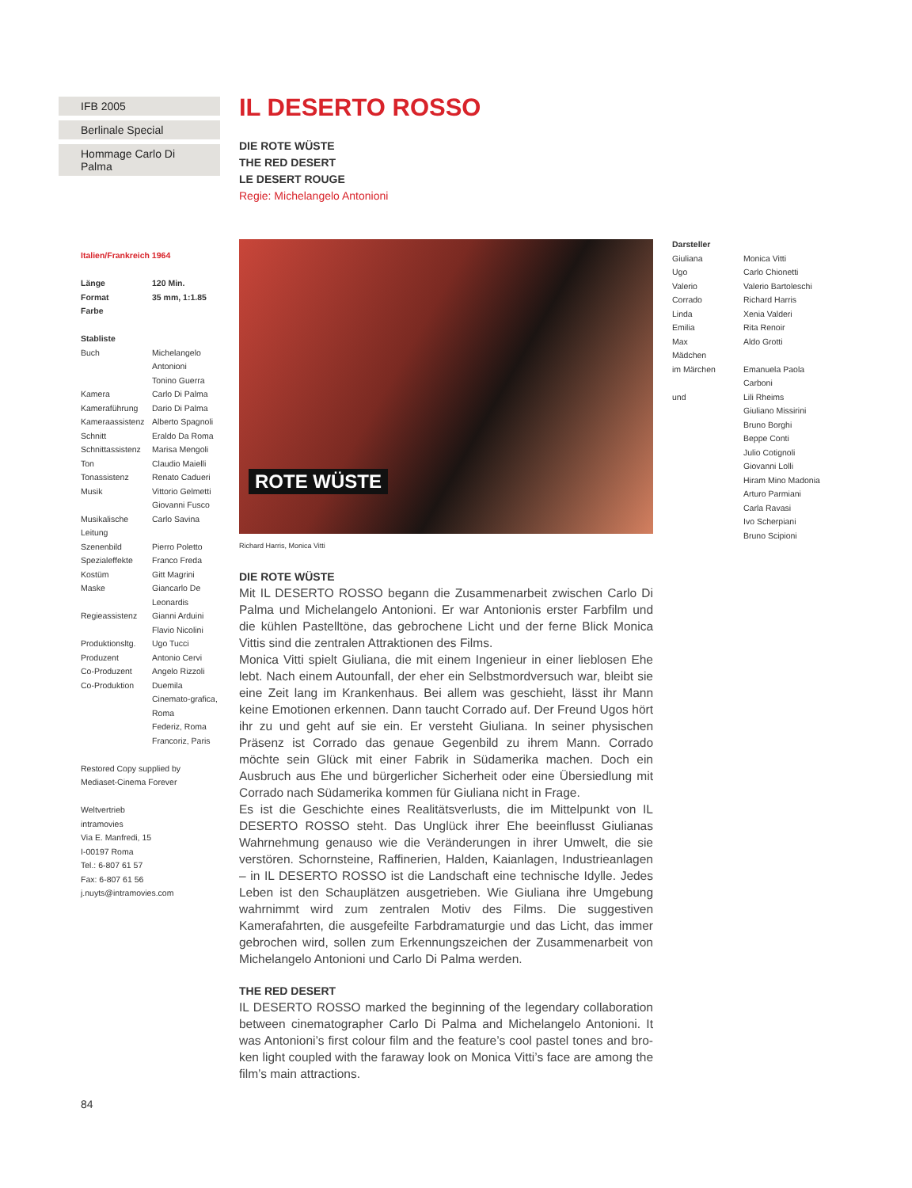IFB 2005
Berlinale Special
Hommage Carlo Di Palma
Italien/Frankreich 1964
| Länge | 120 Min. |
| Format | 35 mm, 1:1.85 |
| Farbe | |
Stabliste
| Buch | Michelangelo Antonioni Tonino Guerra |
| Kamera | Carlo Di Palma |
| Kameraführung | Dario Di Palma |
| Kameraassistenz | Alberto Spagnoli |
| Schnitt | Eraldo Da Roma |
| Schnittassistenz | Marisa Mengoli |
| Ton | Claudio Maielli |
| Tonassistenz | Renato Cadueri |
| Musik | Vittorio Gelmetti Giovanni Fusco |
| Musikalische Leitung | Carlo Savina |
| Szenenbild | Pierro Poletto |
| Spezialeffekte | Franco Freda |
| Kostüm | Gitt Magrini |
| Maske | Giancarlo De Leonardis |
| Regieassistenz | Gianni Arduini Flavio Nicolini |
| Produktionsltg. | Ugo Tucci |
| Produzent | Antonio Cervi |
| Co-Produzent | Angelo Rizzoli |
| Co-Produktion | Duemila Cinemato-grafica, Roma Federiz, Roma Francoriz, Paris |
Restored Copy supplied by
Mediaset-Cinema Forever
Weltvertrieb
intramovies
Via E. Manfredi, 15
I-00197 Roma
Tel.: 6-807 61 57
Fax: 6-807 61 56
j.nuyts@intramovies.com
IL DESERTO ROSSO
DIE ROTE WÜSTE
THE RED DESERT
LE DESERT ROUGE
Regie: Michelangelo Antonioni
ROTE WÜSTE
Richard Harris, Monica Vitti
DIE ROTE WÜSTE
Mit IL DESERTO ROSSO begann die Zusammenarbeit zwischen Carlo Di Palma und Michelangelo Antonioni. Er war Antonionis erster Farbfilm und die küh­len Pastelltöne, das gebrochene Licht und der ferne Blick Monica Vittis sind die zentralen Attraktionen des Films.
Monica Vitti spielt Giuliana, die mit einem Ingenieur in einer lieblosen Ehe lebt. Nach einem Autounfall, der eher ein Selbstmordversuch war, bleibt sie eine Zeit lang im Krankenhaus. Bei allem was geschieht, lässt ihr Mann keine Emotionen erkennen. Dann taucht Corrado auf. Der Freund Ugos hört ihr zu und geht auf sie ein. Er versteht Giuliana. In seiner physischen Präsenz ist Corrado das genaue Gegenbild zu ihrem Mann. Corrado möchte sein Glück mit einer Fabrik in Südamerika machen. Doch ein Ausbruch aus Ehe und bürgerlicher Sicherheit oder eine Übersiedlung mit Corrado nach Süd­amerika kommen für Giuliana nicht in Frage.
Es ist die Geschichte eines Realitätsverlusts, die im Mittelpunkt von IL DESERTO ROSSO steht. Das Unglück ihrer Ehe beeinflusst Giulianas Wahr­nehmung genauso wie die Veränderungen in ihrer Umwelt, die sie verstö­ren. Schornsteine, Raffinerien, Halden, Kaianlagen, Industrieanlagen – in IL DESERTO ROSSO ist die Landschaft eine technische Idylle. Jedes Leben ist den Schauplätzen ausgetrieben. Wie Giuliana ihre Umgebung wahrnimmt wird zum zentralen Motiv des Films. Die suggestiven Kamerafahrten, die ausgefeilte Farbdramaturgie und das Licht, das immer gebrochen wird, sollen zum Erkennungszeichen der Zusammenarbeit von Michelangelo Antonioni und Carlo Di Palma werden.
THE RED DESERT
IL DESERTO ROSSO marked the beginning of the legendary collaboration between cinematographer Carlo Di Palma and Michelangelo Antonioni. It was Antonioni’s first colour film and the feature’s cool pastel tones and bro­ken light coupled with the faraway look on Monica Vitti’s face are among the film’s main attractions.
Darsteller
| Giuliana | Monica Vitti |
| Ugo | Carlo Chionetti |
| Valerio | Valerio Bartoleschi |
| Corrado | Richard Harris |
| Linda | Xenia Valderi |
| Emilia | Rita Renoir |
| Max | Aldo Grotti |
| Mädchen im Märchen | Emanuela Paola Carboni |
| und | Lili Rheims Giuliano Missirini Bruno Borghi Beppe Conti Julio Cotignoli Giovanni Lolli Hiram Mino Madonia Arturo Parmiani Carla Ravasi Ivo Scherpiani Bruno Scipioni |
84